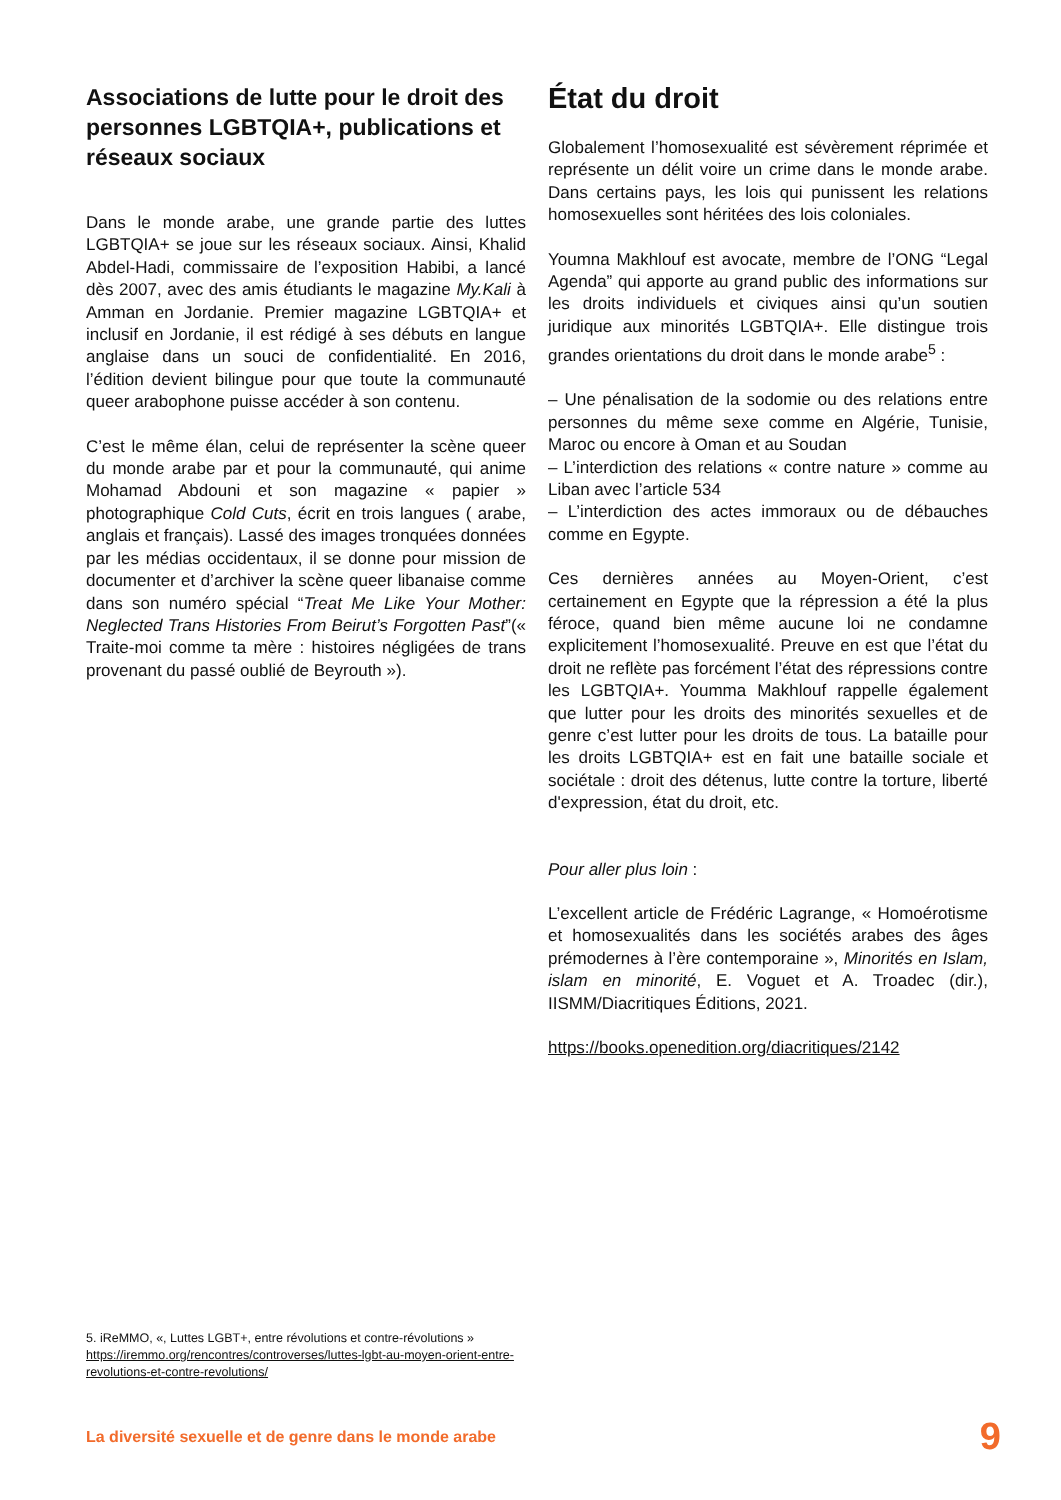Associations de lutte pour le droit des personnes LGBTQIA+, publications et réseaux sociaux
Dans le monde arabe, une grande partie des luttes LGBTQIA+ se joue sur les réseaux sociaux. Ainsi, Khalid Abdel-Hadi, commissaire de l’exposition Habibi, a lancé dès 2007, avec des amis étudiants le magazine My.Kali à Amman en Jordanie. Premier magazine LGBTQIA+ et inclusif en Jordanie, il est rédigé à ses débuts en langue anglaise dans un souci de confidentialité. En 2016, l’édition devient bilingue pour que toute la communauté queer arabophone puisse accéder à son contenu.
C’est le même élan, celui de représenter la scène queer du monde arabe par et pour la communauté, qui anime Mohamad Abdouni et son magazine « papier » photographique Cold Cuts, écrit en trois langues ( arabe, anglais et français). Lassé des images tronquées données par les médias occidentaux, il se donne pour mission de documenter et d’archiver la scène queer libanaise comme dans son numéro spécial “Treat Me Like Your Mother: Neglected Trans Histories From Beirut’s Forgotten Past”(« Traite-moi comme ta mère : histoires négligées de trans provenant du passé oublié de Beyrouth »).
État du droit
Globalement l’homosexualité est sévèrement réprimée et représente un délit voire un crime dans le monde arabe. Dans certains pays, les lois qui punissent les relations homosexuelles sont héritées des lois coloniales.
Youmna Makhlouf est avocate, membre de l’ONG “Legal Agenda” qui apporte au grand public des informations sur les droits individuels et civiques ainsi qu’un soutien juridique aux minorités LGBTQIA+. Elle distingue trois grandes orientations du droit dans le monde arabe<sup>5</sup> :
– Une pénalisation de la sodomie ou des relations entre personnes du même sexe comme en Algérie, Tunisie, Maroc ou encore à Oman et au Soudan
– L’interdiction des relations « contre nature » comme au Liban avec l’article 534
– L’interdiction des actes immoraux ou de débauches comme en Egypte.
Ces dernières années au Moyen-Orient, c’est certainement en Egypte que la répression a été la plus féroce, quand bien même aucune loi ne condamne explicitement l’homosexualité. Preuve en est que l’état du droit ne reflète pas forcément l’état des répressions contre les LGBTQIA+. Youmma Makhlouf rappelle également que lutter pour les droits des minorités sexuelles et de genre c’est lutter pour les droits de tous. La bataille pour les droits LGBTQIA+ est en fait une bataille sociale et sociétale : droit des détenus, lutte contre la torture, liberté d'expression, état du droit, etc.
Pour aller plus loin :
L’excellent article de Frédéric Lagrange, « Homoérotisme et homosexualités dans les sociétés arabes des âges prémodernes à l’ère contemporaine », Minorités en Islam, islam en minorité, E. Voguet et A. Troadec (dir.), IISMM/Diacritiques Éditions, 2021.
https://books.openedition.org/diacritiques/2142
5. iReMMO, «, Luttes LGBT+, entre révolutions et contre-révolutions »
https://iremmo.org/rencontres/controverses/luttes-lgbt-au-moyen-orient-entre-revolutions-et-contre-revolutions/
La diversité sexuelle et de genre dans le monde arabe 9